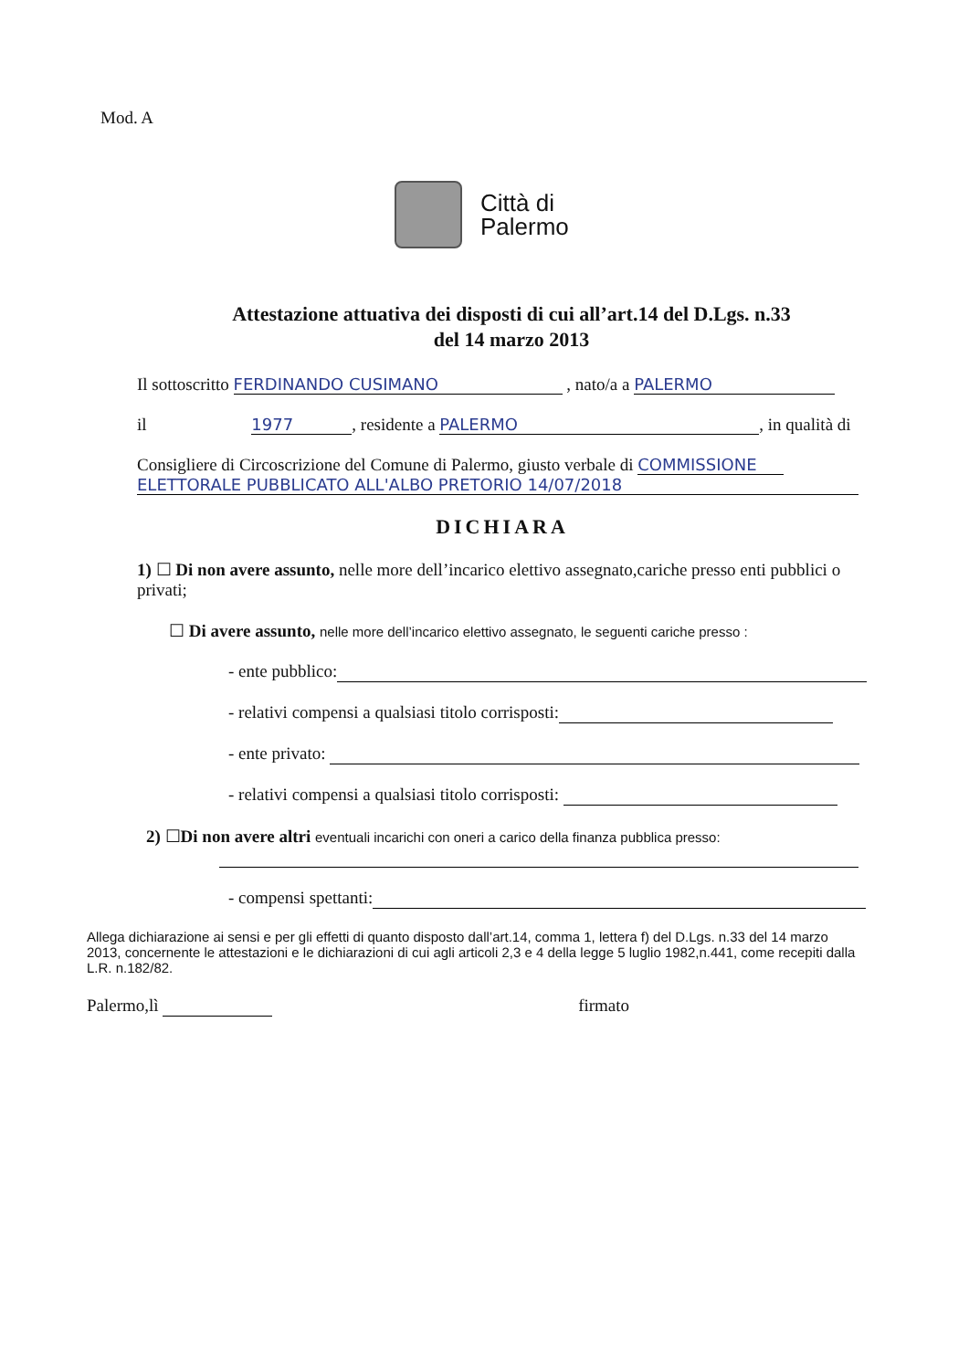Mod. A
Città di
Palermo
Attestazione attuativa dei disposti di cui all’art.14 del D.Lgs. n.33
del 14 marzo 2013
Il sottoscritto FERDINANDO CUSIMANO , nato/a a PALERMO
il 1977, residente a PALERMO, in qualità di
Consigliere di Circoscrizione del Comune di Palermo, giusto verbale di COMMISSIONE
ELETTORALE PUBBLICATO ALL'ALBO PRETORIO 14/07/2018
DICHIARA
1) ☐ Di non avere assunto, nelle more dell’incarico elettivo assegnato,cariche presso enti pubblici o privati;
☐ Di avere assunto, nelle more dell’incarico elettivo assegnato, le seguenti cariche presso :
- ente pubblico:
- relativi compensi a qualsiasi titolo corrisposti:
- ente privato:
- relativi compensi a qualsiasi titolo corrisposti:
2) ☐Di non avere altri eventuali incarichi con oneri a carico della finanza pubblica presso:
- compensi spettanti:
Allega dichiarazione ai sensi e per gli effetti di quanto disposto dall’art.14, comma 1, lettera f) del D.Lgs. n.33 del 14 marzo 2013, concernente le attestazioni e le dichiarazioni di cui agli articoli 2,3 e 4 della legge 5 luglio 1982,n.441, come recepiti dalla L.R. n.182/82.
Palermo,lì firmato